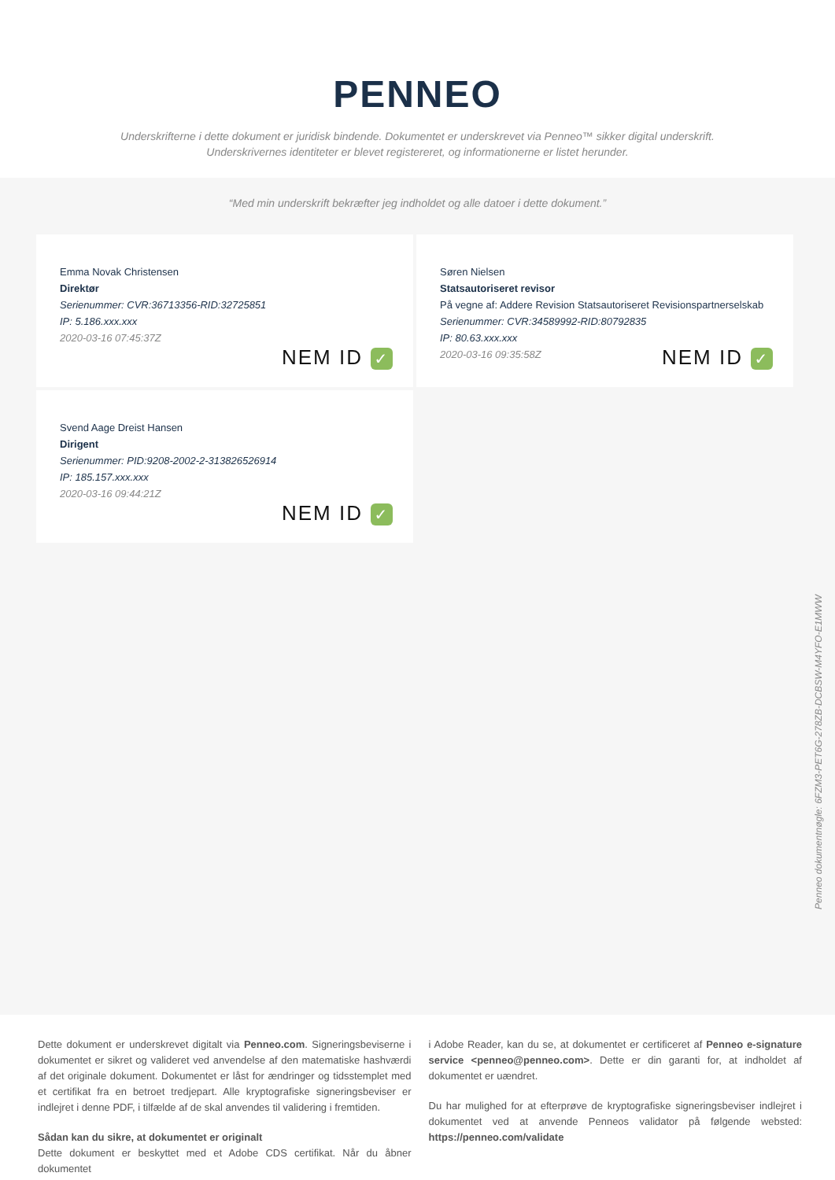PENNEO
Underskrifterne i dette dokument er juridisk bindende. Dokumentet er underskrevet via Penneo™ sikker digital underskrift.
Underskrivernes identiteter er blevet registereret, og informationerne er listet herunder.
“Med min underskrift bekræfter jeg indholdet og alle datoer i dette dokument.”
Emma Novak Christensen
Direktør
Serienummer: CVR:36713356-RID:32725851
IP: 5.186.xxx.xxx
2020-03-16 07:45:37Z
NEM ID ✓
Søren Nielsen
Statsautoriseret revisor
På vegne af: Addere Revision Statsautoriseret Revisionspartnerselskab
Serienummer: CVR:34589992-RID:80792835
IP: 80.63.xxx.xxx
2020-03-16 09:35:58Z
NEM ID ✓
Svend Aage Dreist Hansen
Dirigent
Serienummer: PID:9208-2002-2-313826526914
IP: 185.157.xxx.xxx
2020-03-16 09:44:21Z
NEM ID ✓
Penneo dokumentnøgle: 6FZM3-PET6G-278ZB-DCBSW-M4YFO-E1MWW
Dette dokument er underskrevet digitalt via Penneo.com. Signeringsbeviserne i dokumentet er sikret og valideret ved anvendelse af den matematiske hashværdi af det originale dokument. Dokumentet er låst for ændringer og tidsstemplet med et certifikat fra en betroet tredjepart. Alle kryptografiske signeringsbeviser er indlejret i denne PDF, i tilfælde af de skal anvendes til validering i fremtiden.
Sådan kan du sikre, at dokumentet er originalt
Dette dokument er beskyttet med et Adobe CDS certifikat. Når du åbner dokumentet
i Adobe Reader, kan du se, at dokumentet er certificeret af Penneo e-signature service <penneo@penneo.com>. Dette er din garanti for, at indholdet af dokumentet er uændret.
Du har mulighed for at efterprøve de kryptografiske signeringsbeviser indlejret i dokumentet ved at anvende Penneos validator på følgende websted: https://penneo.com/validate